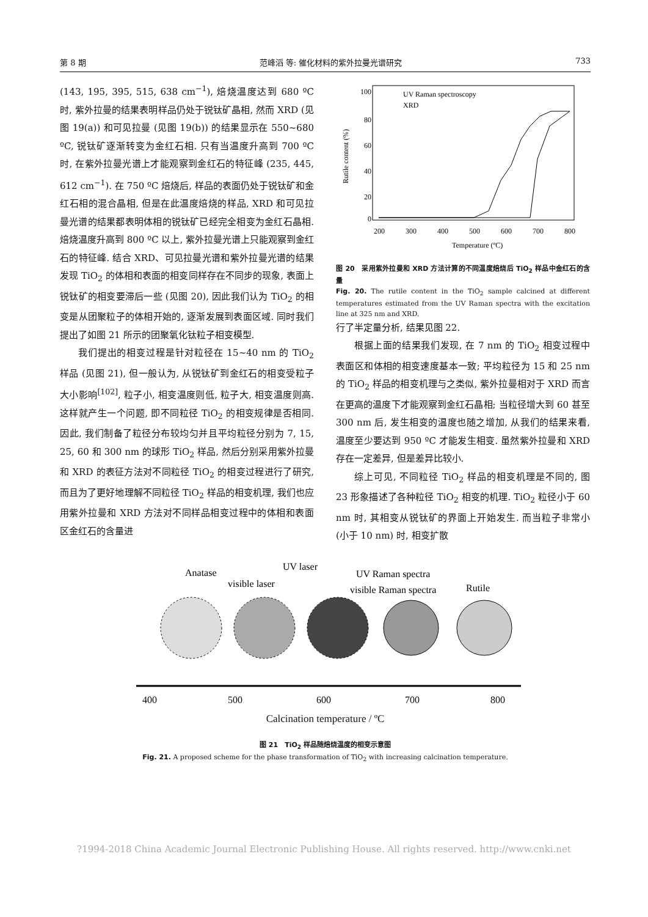第 8 期 范峰滔 等: 催化材料的紫外拉曼光谱研究 733
(143, 195, 395, 515, 638 cm<sup>−1</sup>), 焙烧温度达到 680 ºC 时, 紫外拉曼的结果表明样品仍处于锐钛矿晶相, 然而 XRD (见图 19(a)) 和可见拉曼 (见图 19(b)) 的结果显示在 550~680 ºC, 锐钛矿逐渐转变为金红石相. 只有当温度升高到 700 ºC 时, 在紫外拉曼光谱上才能观察到金红石的特征峰 (235, 445, 612 cm<sup>−1</sup>). 在 750 ºC 焙烧后, 样品的表面仍处于锐钛矿和金红石相的混合晶相, 但是在此温度焙烧的样品, XRD 和可见拉曼光谱的结果都表明体相的锐钛矿已经完全相变为金红石晶相. 焙烧温度升高到 800 ºC 以上, 紫外拉曼光谱上只能观察到金红石的特征峰. 结合 XRD、可见拉曼光谱和紫外拉曼光谱的结果发现 TiO<sub>2</sub> 的体相和表面的相变同样存在不同步的现象, 表面上锐钛矿的相变要滞后一些 (见图 20), 因此我们认为 TiO<sub>2</sub> 的相变是从团聚粒子的体相开始的, 逐渐发展到表面区域. 同时我们提出了如图 21 所示的团聚氧化钛粒子相变模型.
我们提出的相变过程是针对粒径在 15~40 nm 的 TiO<sub>2</sub> 样品 (见图 21), 但一般认为, 从锐钛矿到金红石的相变受粒子大小影响<sup>[102]</sup>, 粒子小, 相变温度则低, 粒子大, 相变温度则高. 这样就产生一个问题, 即不同粒径 TiO<sub>2</sub> 的相变规律是否相同. 因此, 我们制备了粒径分布较均匀并且平均粒径分别为 7, 15, 25, 60 和 300 nm 的球形 TiO<sub>2</sub> 样品, 然后分别采用紫外拉曼和 XRD 的表征方法对不同粒径 TiO<sub>2</sub> 的相变过程进行了研究, 而且为了更好地理解不同粒径 TiO<sub>2</sub> 样品的相变机理, 我们也应用紫外拉曼和 XRD 方法对不同样品相变过程中的体相和表面区金红石的含量进
100
80
60
40
20
0
200
300
400
500
600
700
800
Temperature (ºC)
Rutile content (%)
UV Raman spectroscopy
XRD
图 20　采用紫外拉曼和 XRD 方法计算的不同温度焙烧后 TiO<sub>2</sub> 样品中金红石的含量
Fig. 20. The rutile content in the TiO<sub>2</sub> sample calcined at different temperatures estimated from the UV Raman spectra with the excitation line at 325 nm and XRD.
行了半定量分析, 结果见图 22.
根据上面的结果我们发现, 在 7 nm 的 TiO<sub>2</sub> 相变过程中表面区和体相的相变速度基本一致; 平均粒径为 15 和 25 nm 的 TiO<sub>2</sub> 样品的相变机理与之类似, 紫外拉曼相对于 XRD 而言在更高的温度下才能观察到金红石晶相; 当粒径增大到 60 甚至 300 nm 后, 发生相变的温度也随之增加, 从我们的结果来看, 温度至少要达到 950 ºC 才能发生相变. 虽然紫外拉曼和 XRD 存在一定差异, 但是差异比较小.
综上可见, 不同粒径 TiO<sub>2</sub> 样品的相变机理是不同的, 图 23 形象描述了各种粒径 TiO<sub>2</sub> 相变的机理. TiO<sub>2</sub> 粒径小于 60 nm 时, 其相变从锐钛矿的界面上开始发生. 而当粒子非常小 (小于 10 nm) 时, 相变扩散
Anatase
UV laser
visible laser
UV Raman spectra
visible Raman spectra
Rutile
400
500
600
700
800
Calcination temperature / ºC
图 21　TiO<sub>2</sub> 样品随焙烧温度的相变示意图
Fig. 21. A proposed scheme for the phase transformation of TiO<sub>2</sub> with increasing calcination temperature.
?1994-2018 China Academic Journal Electronic Publishing House. All rights reserved. http://www.cnki.net